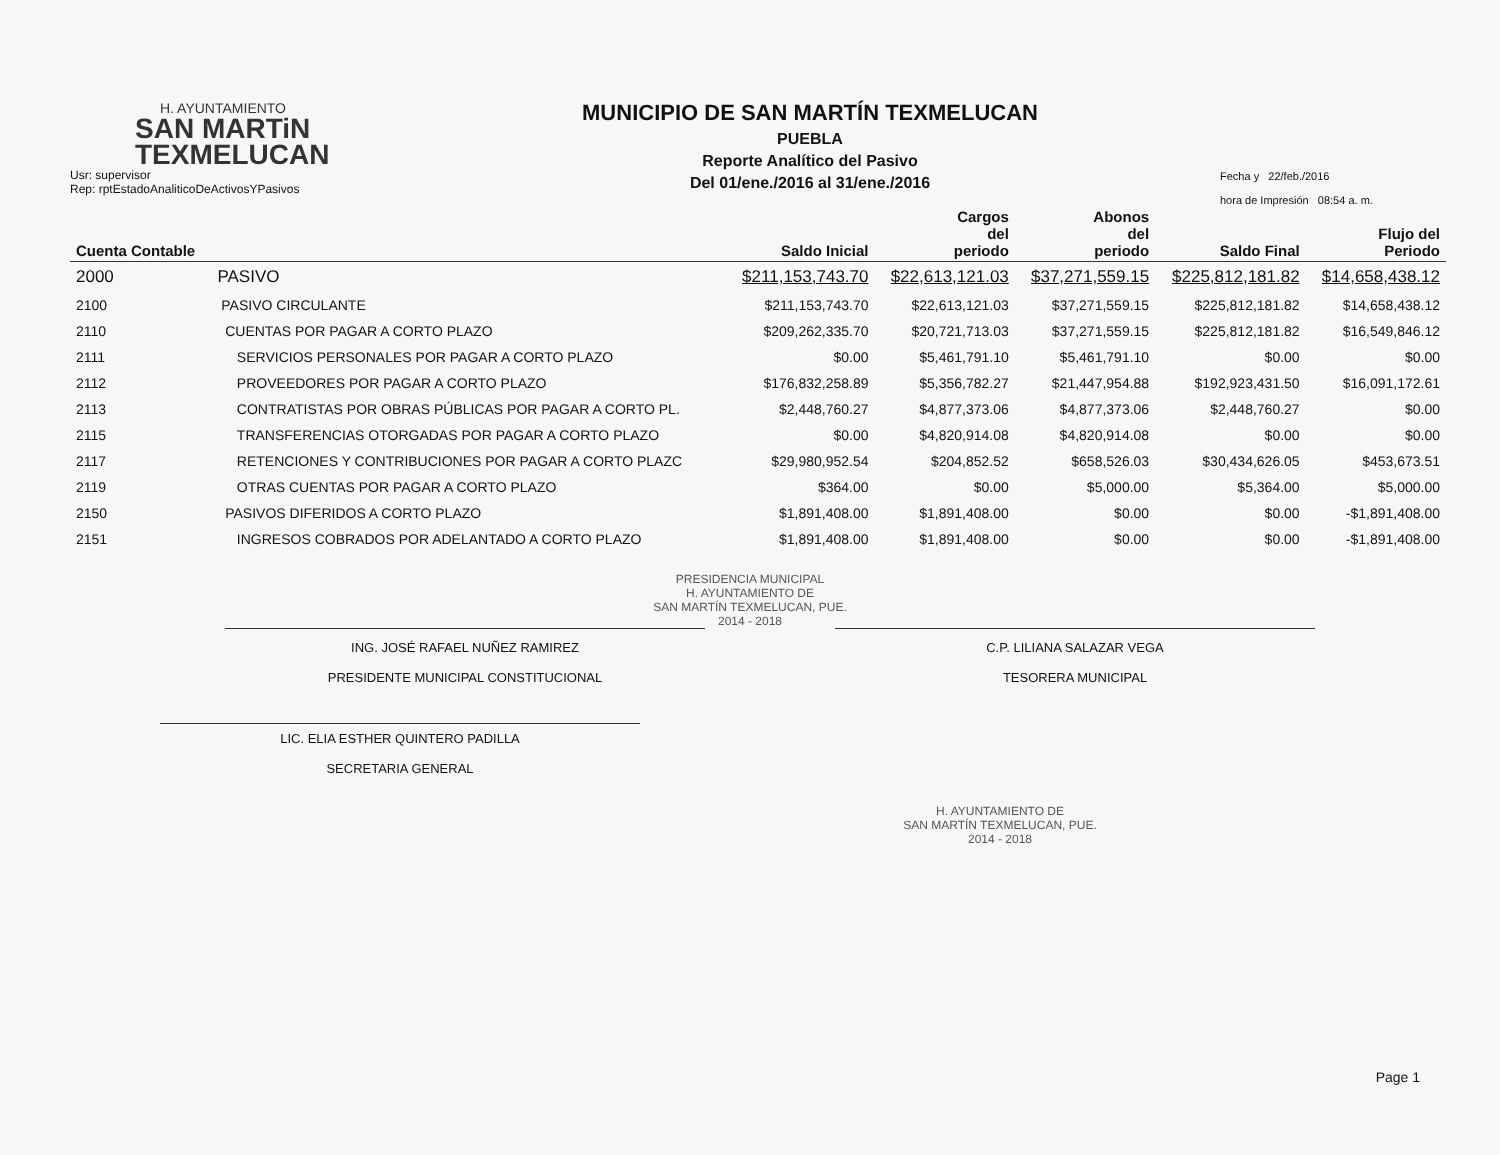H. AYUNTAMIENTO
SAN MARTiN
TEXMELUCAN
Usr: supervisor
Rep: rptEstadoAnaliticoDeActivosYPasivos
MUNICIPIO DE SAN MARTÍN TEXMELUCAN
PUEBLA
Reporte Analítico del Pasivo
Del 01/ene./2016 al 31/ene./2016
Fecha y 22/feb./2016
hora de Impresión 08:54 a. m.
| Cuenta Contable | | Saldo Inicial | Cargos del periodo | Abonos del periodo | Saldo Final | Flujo del Periodo |
| --- | --- | --- | --- | --- | --- | --- |
| 2000 | PASIVO | $211,153,743.70 | $22,613,121.03 | $37,271,559.15 | $225,812,181.82 | $14,658,438.12 |
| 2100 | PASIVO CIRCULANTE | $211,153,743.70 | $22,613,121.03 | $37,271,559.15 | $225,812,181.82 | $14,658,438.12 |
| 2110 | CUENTAS POR PAGAR A CORTO PLAZO | $209,262,335.70 | $20,721,713.03 | $37,271,559.15 | $225,812,181.82 | $16,549,846.12 |
| 2111 | SERVICIOS PERSONALES POR PAGAR A CORTO PLAZO | $0.00 | $5,461,791.10 | $5,461,791.10 | $0.00 | $0.00 |
| 2112 | PROVEEDORES POR PAGAR A CORTO PLAZO | $176,832,258.89 | $5,356,782.27 | $21,447,954.88 | $192,923,431.50 | $16,091,172.61 |
| 2113 | CONTRATISTAS POR OBRAS PÚBLICAS POR PAGAR A CORTO PL. | $2,448,760.27 | $4,877,373.06 | $4,877,373.06 | $2,448,760.27 | $0.00 |
| 2115 | TRANSFERENCIAS OTORGADAS POR PAGAR A CORTO PLAZO | $0.00 | $4,820,914.08 | $4,820,914.08 | $0.00 | $0.00 |
| 2117 | RETENCIONES Y CONTRIBUCIONES POR PAGAR A CORTO PLAZC | $29,980,952.54 | $204,852.52 | $658,526.03 | $30,434,626.05 | $453,673.51 |
| 2119 | OTRAS CUENTAS POR PAGAR A CORTO PLAZO | $364.00 | $0.00 | $5,000.00 | $5,364.00 | $5,000.00 |
| 2150 | PASIVOS DIFERIDOS A CORTO PLAZO | $1,891,408.00 | $1,891,408.00 | $0.00 | $0.00 | -$1,891,408.00 |
| 2151 | INGRESOS COBRADOS POR ADELANTADO A CORTO PLAZO | $1,891,408.00 | $1,891,408.00 | $0.00 | $0.00 | -$1,891,408.00 |
PRESIDENCIA MUNICIPAL
H. AYUNTAMIENTO DE
SAN MARTÍN TEXMELUCAN, PUE.
2014 - 2018
ING. JOSÉ RAFAEL NUÑEZ RAMIREZ
PRESIDENTE MUNICIPAL CONSTITUCIONAL
C.P. LILIANA SALAZAR VEGA
TESORERA MUNICIPAL
LIC. ELIA ESTHER QUINTERO PADILLA
SECRETARIA GENERAL
H. AYUNTAMIENTO DE
SAN MARTÍN TEXMELUCAN, PUE.
2014 - 2018
Page 1